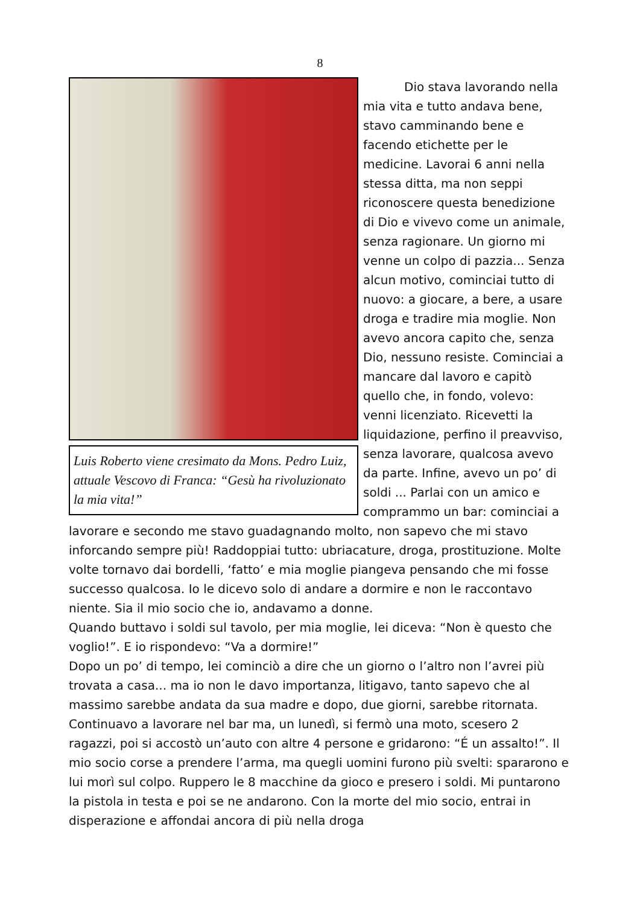8
Luis Roberto viene cresimato da Mons. Pedro Luiz, attuale Vescovo di Franca: “Gesù ha rivoluzionato la mia vita!”
Dio stava lavorando nella mia vita e tutto andava bene, stavo camminando bene e facendo etichette per le medicine. Lavorai 6 anni nella stessa ditta, ma non seppi riconoscere questa benedizione di Dio e vivevo come un animale, senza ragionare. Un giorno mi venne un colpo di pazzia... Senza alcun motivo, cominciai tutto di nuovo: a giocare, a bere, a usare droga e tradire mia moglie. Non avevo ancora capito che, senza Dio, nessuno resiste. Cominciai a mancare dal lavoro e capitò quello che, in fondo, volevo: venni licenziato. Ricevetti la liquidazione, perfino il preavviso, senza lavorare, qualcosa avevo da parte. Infine, avevo un po’ di soldi ... Parlai con un amico e comprammo un bar: cominciai a lavorare e secondo me stavo guadagnando molto, non sapevo che mi stavo inforcando sempre più! Raddoppiai tutto: ubriacature, droga, prostituzione. Molte volte tornavo dai bordelli, ‘fatto’ e mia moglie piangeva pensando che mi fosse successo qualcosa. Io le dicevo solo di andare a dormire e non le raccontavo niente. Sia il mio socio che io, andavamo a donne.
Quando buttavo i soldi sul tavolo, per mia moglie, lei diceva: “Non è questo che voglio!”. E io rispondevo: “Va a dormire!”
Dopo un po’ di tempo, lei cominciò a dire che un giorno o l’altro non l’avrei più trovata a casa... ma io non le davo importanza, litigavo, tanto sapevo che al massimo sarebbe andata da sua madre e dopo, due giorni, sarebbe ritornata. Continuavo a lavorare nel bar ma, un lunedì, si fermò una moto, scesero 2 ragazzi, poi si accostò un’auto con altre 4 persone e gridarono: “É un assalto!”. Il mio socio corse a prendere l’arma, ma quegli uomini furono più svelti: spararono e lui morì sul colpo. Ruppero le 8 macchine da gioco e presero i soldi. Mi puntarono la pistola in testa e poi se ne andarono. Con la morte del mio socio, entrai in disperazione e affondai ancora di più nella droga